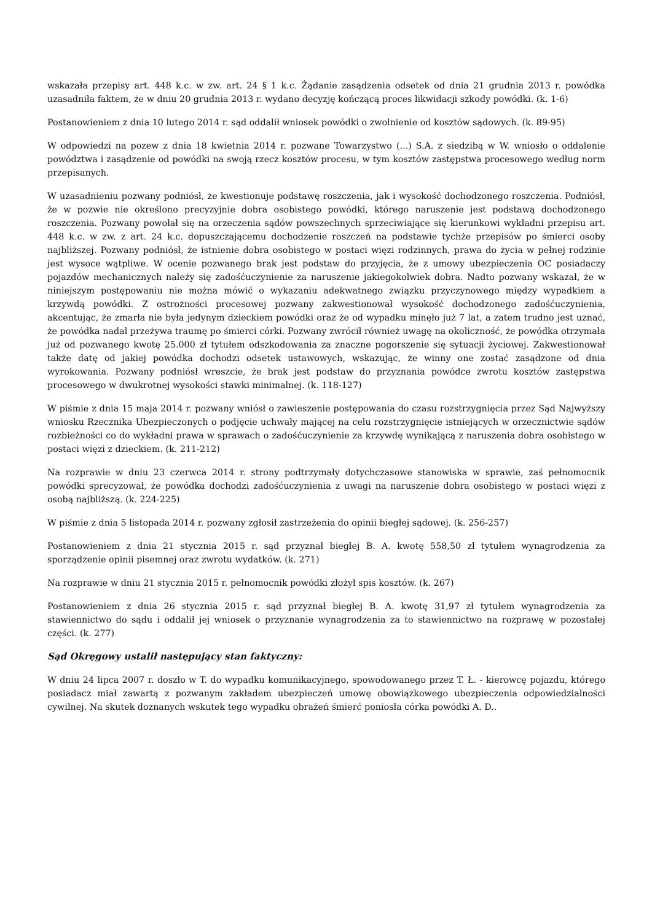wskazała przepisy art. 448 k.c. w zw. art. 24 § 1 k.c. Żądanie zasądzenia odsetek od dnia 21 grudnia 2013 r. powódka uzasadniła faktem, że w dniu 20 grudnia 2013 r. wydano decyzję kończącą proces likwidacji szkody powódki. (k. 1-6)
Postanowieniem z dnia 10 lutego 2014 r. sąd oddalił wniosek powódki o zwolnienie od kosztów sądowych. (k. 89-95)
W odpowiedzi na pozew z dnia 18 kwietnia 2014 r. pozwane Towarzystwo (...) S.A. z siedzibą w W. wniosło o oddalenie powództwa i zasądzenie od powódki na swoją rzecz kosztów procesu, w tym kosztów zastępstwa procesowego według norm przepisanych.
W uzasadnieniu pozwany podniósł, że kwestionuje podstawę roszczenia, jak i wysokość dochodzonego roszczenia. Podniósł, że w pozwie nie określono precyzyjnie dobra osobistego powódki, którego naruszenie jest podstawą dochodzonego roszczenia. Pozwany powołał się na orzeczenia sądów powszechnych sprzeciwiające się kierunkowi wykładni przepisu art. 448 k.c. w zw. z art. 24 k.c. dopuszczającemu dochodzenie roszczeń na podstawie tychże przepisów po śmierci osoby najbliższej. Pozwany podniósł, że istnienie dobra osobistego w postaci więzi rodzinnych, prawa do życia w pełnej rodzinie jest wysoce wątpliwe. W ocenie pozwanego brak jest podstaw do przyjęcia, że z umowy ubezpieczenia OC posiadaczy pojazdów mechanicznych należy się zadośćuczynienie za naruszenie jakiegokolwiek dobra. Nadto pozwany wskazał, że w niniejszym postępowaniu nie można mówić o wykazaniu adekwatnego związku przyczynowego między wypadkiem a krzywdą powódki. Z ostrożności procesowej pozwany zakwestionował wysokość dochodzonego zadośćuczynienia, akcentując, że zmarła nie była jedynym dzieckiem powódki oraz że od wypadku minęło już 7 lat, a zatem trudno jest uznać, że powódka nadal przeżywa traumę po śmierci córki. Pozwany zwrócił również uwagę na okoliczność, że powódka otrzymała już od pozwanego kwotę 25.000 zł tytułem odszkodowania za znaczne pogorszenie się sytuacji życiowej. Zakwestionował także datę od jakiej powódka dochodzi odsetek ustawowych, wskazując, że winny one zostać zasądzone od dnia wyrokowania. Pozwany podniósł wreszcie, że brak jest podstaw do przyznania powódce zwrotu kosztów zastępstwa procesowego w dwukrotnej wysokości stawki minimalnej. (k. 118-127)
W piśmie z dnia 15 maja 2014 r. pozwany wniósł o zawieszenie postępowania do czasu rozstrzygnięcia przez Sąd Najwyższy wniosku Rzecznika Ubezpieczonych o podjęcie uchwały mającej na celu rozstrzygnięcie istniejących w orzecznictwie sądów rozbieżności co do wykładni prawa w sprawach o zadośćuczynienie za krzywdę wynikającą z naruszenia dobra osobistego w postaci więzi z dzieckiem. (k. 211-212)
Na rozprawie w dniu 23 czerwca 2014 r. strony podtrzymały dotychczasowe stanowiska w sprawie, zaś pełnomocnik powódki sprecyzował, że powódka dochodzi zadośćuczynienia z uwagi na naruszenie dobra osobistego w postaci więzi z osobą najbliższą. (k. 224-225)
W piśmie z dnia 5 listopada 2014 r. pozwany zgłosił zastrzeżenia do opinii biegłej sądowej. (k. 256-257)
Postanowieniem z dnia 21 stycznia 2015 r. sąd przyznał biegłej B. A. kwotę 558,50 zł tytułem wynagrodzenia za sporządzenie opinii pisemnej oraz zwrotu wydatków. (k. 271)
Na rozprawie w dniu 21 stycznia 2015 r. pełnomocnik powódki złożył spis kosztów. (k. 267)
Postanowieniem z dnia 26 stycznia 2015 r. sąd przyznał biegłej B. A. kwotę 31,97 zł tytułem wynagrodzenia za stawiennictwo do sądu i oddalił jej wniosek o przyznanie wynagrodzenia za to stawiennictwo na rozprawę w pozostałej części. (k. 277)
Sąd Okręgowy ustalił następujący stan faktyczny:
W dniu 24 lipca 2007 r. doszło w T. do wypadku komunikacyjnego, spowodowanego przez T. Ł. - kierowcę pojazdu, którego posiadacz miał zawartą z pozwanym zakładem ubezpieczeń umowę obowiązkowego ubezpieczenia odpowiedzialności cywilnej. Na skutek doznanych wskutek tego wypadku obrażeń śmierć poniosła córka powódki A. D..